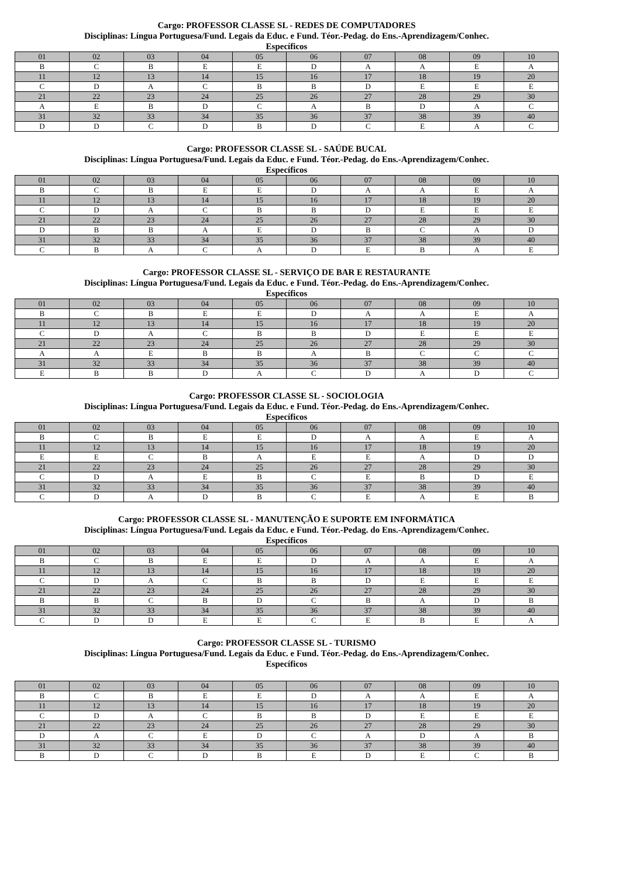Cargo: PROFESSOR CLASSE SL - REDES DE COMPUTADORES
Disciplinas: Língua Portuguesa/Fund. Legais da Educ. e Fund. Téor.-Pedag. do Ens.-Aprendizagem/Conhec.
Específicos
| 01 | 02 | 03 | 04 | 05 | 06 | 07 | 08 | 09 | 10 |
| B | C | B | E | E | D | A | A | E | A |
| 11 | 12 | 13 | 14 | 15 | 16 | 17 | 18 | 19 | 20 |
| C | D | A | C | B | B | D | E | E | E |
| 21 | 22 | 23 | 24 | 25 | 26 | 27 | 28 | 29 | 30 |
| A | E | B | D | C | A | B | D | A | C |
| 31 | 32 | 33 | 34 | 35 | 36 | 37 | 38 | 39 | 40 |
| D | D | C | D | B | D | C | E | A | C |
Cargo: PROFESSOR CLASSE SL - SAÚDE BUCAL
Disciplinas: Língua Portuguesa/Fund. Legais da Educ. e Fund. Téor.-Pedag. do Ens.-Aprendizagem/Conhec.
Específicos
| 01 | 02 | 03 | 04 | 05 | 06 | 07 | 08 | 09 | 10 |
| B | C | B | E | E | D | A | A | E | A |
| 11 | 12 | 13 | 14 | 15 | 16 | 17 | 18 | 19 | 20 |
| C | D | A | C | B | B | D | E | E | E |
| 21 | 22 | 23 | 24 | 25 | 26 | 27 | 28 | 29 | 30 |
| D | B | B | A | E | D | B | C | A | D |
| 31 | 32 | 33 | 34 | 35 | 36 | 37 | 38 | 39 | 40 |
| C | B | A | C | A | D | E | B | A | E |
Cargo: PROFESSOR CLASSE SL - SERVIÇO DE BAR E RESTAURANTE
Disciplinas: Língua Portuguesa/Fund. Legais da Educ. e Fund. Téor.-Pedag. do Ens.-Aprendizagem/Conhec.
Específicos
| 01 | 02 | 03 | 04 | 05 | 06 | 07 | 08 | 09 | 10 |
| B | C | B | E | E | D | A | A | E | A |
| 11 | 12 | 13 | 14 | 15 | 16 | 17 | 18 | 19 | 20 |
| C | D | A | C | B | B | D | E | E | E |
| 21 | 22 | 23 | 24 | 25 | 26 | 27 | 28 | 29 | 30 |
| A | A | E | B | B | A | B | C | C | C |
| 31 | 32 | 33 | 34 | 35 | 36 | 37 | 38 | 39 | 40 |
| E | B | B | D | A | C | D | A | D | C |
Cargo: PROFESSOR CLASSE SL - SOCIOLOGIA
Disciplinas: Língua Portuguesa/Fund. Legais da Educ. e Fund. Téor.-Pedag. do Ens.-Aprendizagem/Conhec.
Específicos
| 01 | 02 | 03 | 04 | 05 | 06 | 07 | 08 | 09 | 10 |
| B | C | B | E | E | D | A | A | E | A |
| 11 | 12 | 13 | 14 | 15 | 16 | 17 | 18 | 19 | 20 |
| E | E | C | B | A | E | E | A | D | D |
| 21 | 22 | 23 | 24 | 25 | 26 | 27 | 28 | 29 | 30 |
| C | D | A | E | B | C | E | B | D | E |
| 31 | 32 | 33 | 34 | 35 | 36 | 37 | 38 | 39 | 40 |
| C | D | A | D | B | C | E | A | E | B |
Cargo: PROFESSOR CLASSE SL - MANUTENÇÃO E SUPORTE EM INFORMÁTICA
Disciplinas: Língua Portuguesa/Fund. Legais da Educ. e Fund. Téor.-Pedag. do Ens.-Aprendizagem/Conhec.
Específicos
| 01 | 02 | 03 | 04 | 05 | 06 | 07 | 08 | 09 | 10 |
| B | C | B | E | E | D | A | A | E | A |
| 11 | 12 | 13 | 14 | 15 | 16 | 17 | 18 | 19 | 20 |
| C | D | A | C | B | B | D | E | E | E |
| 21 | 22 | 23 | 24 | 25 | 26 | 27 | 28 | 29 | 30 |
| B | B | C | B | D | C | B | A | D | B |
| 31 | 32 | 33 | 34 | 35 | 36 | 37 | 38 | 39 | 40 |
| C | D | D | E | E | C | E | B | E | A |
Cargo: PROFESSOR CLASSE SL - TURISMO
Disciplinas: Língua Portuguesa/Fund. Legais da Educ. e Fund. Téor.-Pedag. do Ens.-Aprendizagem/Conhec.
Específicos
| 01 | 02 | 03 | 04 | 05 | 06 | 07 | 08 | 09 | 10 |
| B | C | B | E | E | D | A | A | E | A |
| 11 | 12 | 13 | 14 | 15 | 16 | 17 | 18 | 19 | 20 |
| C | D | A | C | B | B | D | E | E | E |
| 21 | 22 | 23 | 24 | 25 | 26 | 27 | 28 | 29 | 30 |
| D | A | C | E | D | C | A | D | A | B |
| 31 | 32 | 33 | 34 | 35 | 36 | 37 | 38 | 39 | 40 |
| B | D | C | D | B | E | D | E | C | B |